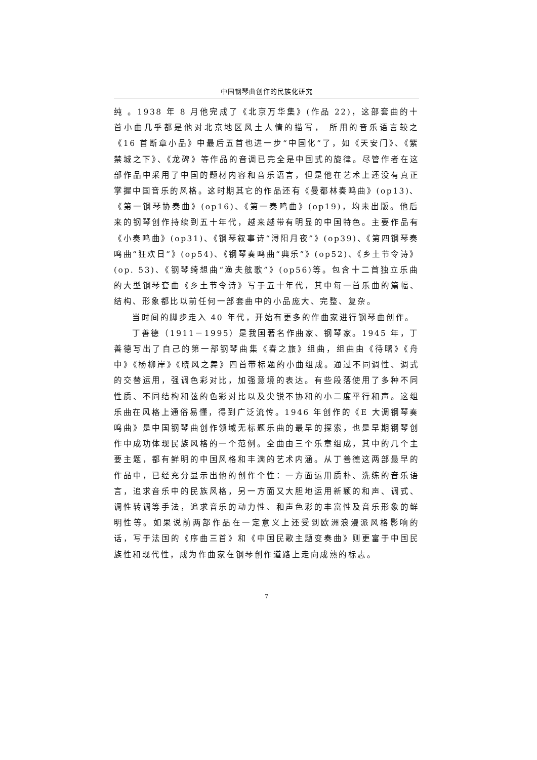中国钢琴曲创作的民族化研究
纯 。1938 年 8 月他完成了《北京万华集》(作品 22)，这部套曲的十首小曲几乎都是他对北京地区风土人情的描写， 所用的音乐语言较之《16 首断章小品》中最后五首也进一步“中国化”了，如《天安门》、《紫禁城之下》、《龙碑》等作品的音调已完全是中国式的旋律。尽管作者在这部作品中采用了中国的题材内容和音乐语言，但是他在艺术上还没有真正掌握中国音乐的风格。这时期其它的作品还有《曼都林奏鸣曲》(op13)、《第一钢琴协奏曲》(op16)、《第一奏鸣曲》(op19)，均未出版。他后来的钢琴创作持续到五十年代，越来越带有明显的中国特色。主要作品有《小奏鸣曲》(op31)、《钢琴叙事诗“浔阳月夜”》(op39)、《第四钢琴奏鸣曲“狂欢日”》(op54)、《钢琴奏鸣曲“典乐”》(op52)、《乡土节令诗》(op. 53)、《钢琴绮想曲“渔夫舷歌”》(op56)等。包含十二首独立乐曲的大型钢琴套曲《乡土节令诗》写于五十年代，其中每一首乐曲的篇幅、结构、形象都比以前任何一部套曲中的小品庞大、完整、复杂。
当时间的脚步走入 40 年代，开始有更多的作曲家进行钢琴曲创作。
丁善德（1911－1995）是我国著名作曲家、钢琴家。1945 年，丁善德写出了自己的第一部钢琴曲集《春之旅》组曲，组曲由《待曙》《舟中》《杨柳岸》《晓风之舞》四首带标题的小曲组成。通过不同调性、调式的交替运用，强调色彩对比，加强意境的表达。有些段落使用了多种不同性质、不同结构和弦的色彩对比以及尖锐不协和的小二度平行和声。这组乐曲在风格上通俗易懂，得到广泛流传。1946 年创作的《E 大调钢琴奏鸣曲》是中国钢琴曲创作领域无标题乐曲的最早的探索，也是早期钢琴创作中成功体现民族风格的一个范例。全曲由三个乐章组成，其中的几个主要主题，都有鲜明的中国风格和丰满的艺术内涵。从丁善德这两部最早的作品中，已经充分显示出他的创作个性：一方面运用质朴、洗练的音乐语言，追求音乐中的民族风格，另一方面又大胆地运用新颖的和声、调式、调性转调等手法，追求音乐的动力性、和声色彩的丰富性及音乐形象的鲜明性等。如果说前两部作品在一定意义上还受到欧洲浪漫派风格影响的话，写于法国的《序曲三首》和《中国民歌主题变奏曲》则更富于中国民族性和现代性，成为作曲家在钢琴创作道路上走向成熟的标志。
7